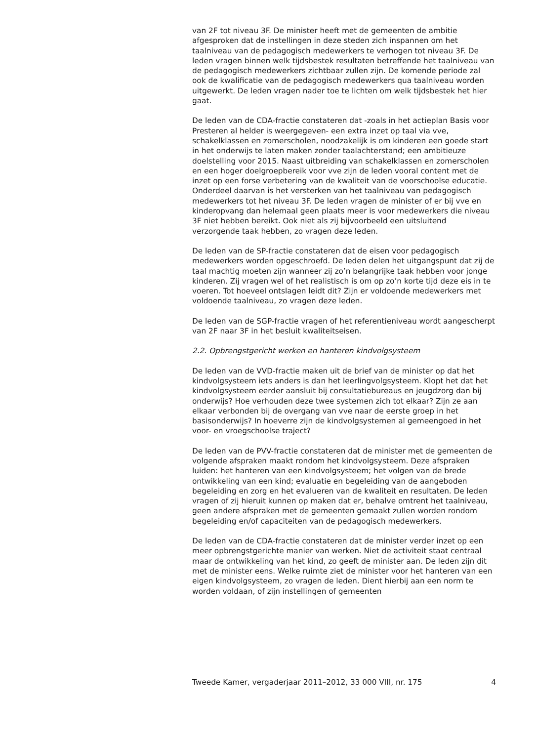van 2F tot niveau 3F. De minister heeft met de gemeenten de ambitie afgesproken dat de instellingen in deze steden zich inspannen om het taalniveau van de pedagogisch medewerkers te verhogen tot niveau 3F. De leden vragen binnen welk tijdsbestek resultaten betreffende het taalniveau van de pedagogisch medewerkers zichtbaar zullen zijn. De komende periode zal ook de kwalificatie van de pedagogisch medewerkers qua taalniveau worden uitgewerkt. De leden vragen nader toe te lichten om welk tijdsbestek het hier gaat.
De leden van de CDA-fractie constateren dat -zoals in het actieplan Basis voor Presteren al helder is weergegeven- een extra inzet op taal via vve, schakelklassen en zomerscholen, noodzakelijk is om kinderen een goede start in het onderwijs te laten maken zonder taalachterstand; een ambitieuze doelstelling voor 2015. Naast uitbreiding van schakelklassen en zomerscholen en een hoger doelgroepbereik voor vve zijn de leden vooral content met de inzet op een forse verbetering van de kwaliteit van de voorschoolse educatie. Onderdeel daarvan is het versterken van het taalniveau van pedagogisch medewerkers tot het niveau 3F. De leden vragen de minister of er bij vve en kinderopvang dan helemaal geen plaats meer is voor medewerkers die niveau 3F niet hebben bereikt. Ook niet als zij bijvoorbeeld een uitsluitend verzorgende taak hebben, zo vragen deze leden.
De leden van de SP-fractie constateren dat de eisen voor pedagogisch medewerkers worden opgeschroefd. De leden delen het uitgangspunt dat zij de taal machtig moeten zijn wanneer zij zo’n belangrijke taak hebben voor jonge kinderen. Zij vragen wel of het realistisch is om op zo’n korte tijd deze eis in te voeren. Tot hoeveel ontslagen leidt dit? Zijn er voldoende medewerkers met voldoende taalniveau, zo vragen deze leden.
De leden van de SGP-fractie vragen of het referentieniveau wordt aangescherpt van 2F naar 3F in het besluit kwaliteitseisen.
2.2. Opbrengstgericht werken en hanteren kindvolgsysteem
De leden van de VVD-fractie maken uit de brief van de minister op dat het kindvolgsysteem iets anders is dan het leerlingvolgsysteem. Klopt het dat het kindvolgsysteem eerder aansluit bij consultatiebureaus en jeugdzorg dan bij onderwijs? Hoe verhouden deze twee systemen zich tot elkaar? Zijn ze aan elkaar verbonden bij de overgang van vve naar de eerste groep in het basisonderwijs? In hoeverre zijn de kindvolgsystemen al gemeengoed in het voor- en vroegschoolse traject?
De leden van de PVV-fractie constateren dat de minister met de gemeenten de volgende afspraken maakt rondom het kindvolgsysteem. Deze afspraken luiden: het hanteren van een kindvolgsysteem; het volgen van de brede ontwikkeling van een kind; evaluatie en begeleiding van de aangeboden begeleiding en zorg en het evalueren van de kwaliteit en resultaten. De leden vragen of zij hieruit kunnen op maken dat er, behalve omtrent het taalniveau, geen andere afspraken met de gemeenten gemaakt zullen worden rondom begeleiding en/of capaciteiten van de pedagogisch medewerkers.
De leden van de CDA-fractie constateren dat de minister verder inzet op een meer opbrengstgerichte manier van werken. Niet de activiteit staat centraal maar de ontwikkeling van het kind, zo geeft de minister aan. De leden zijn dit met de minister eens. Welke ruimte ziet de minister voor het hanteren van een eigen kindvolgsysteem, zo vragen de leden. Dient hierbij aan een norm te worden voldaan, of zijn instellingen of gemeenten
Tweede Kamer, vergaderjaar 2011–2012, 33 000 VIII, nr. 175 4